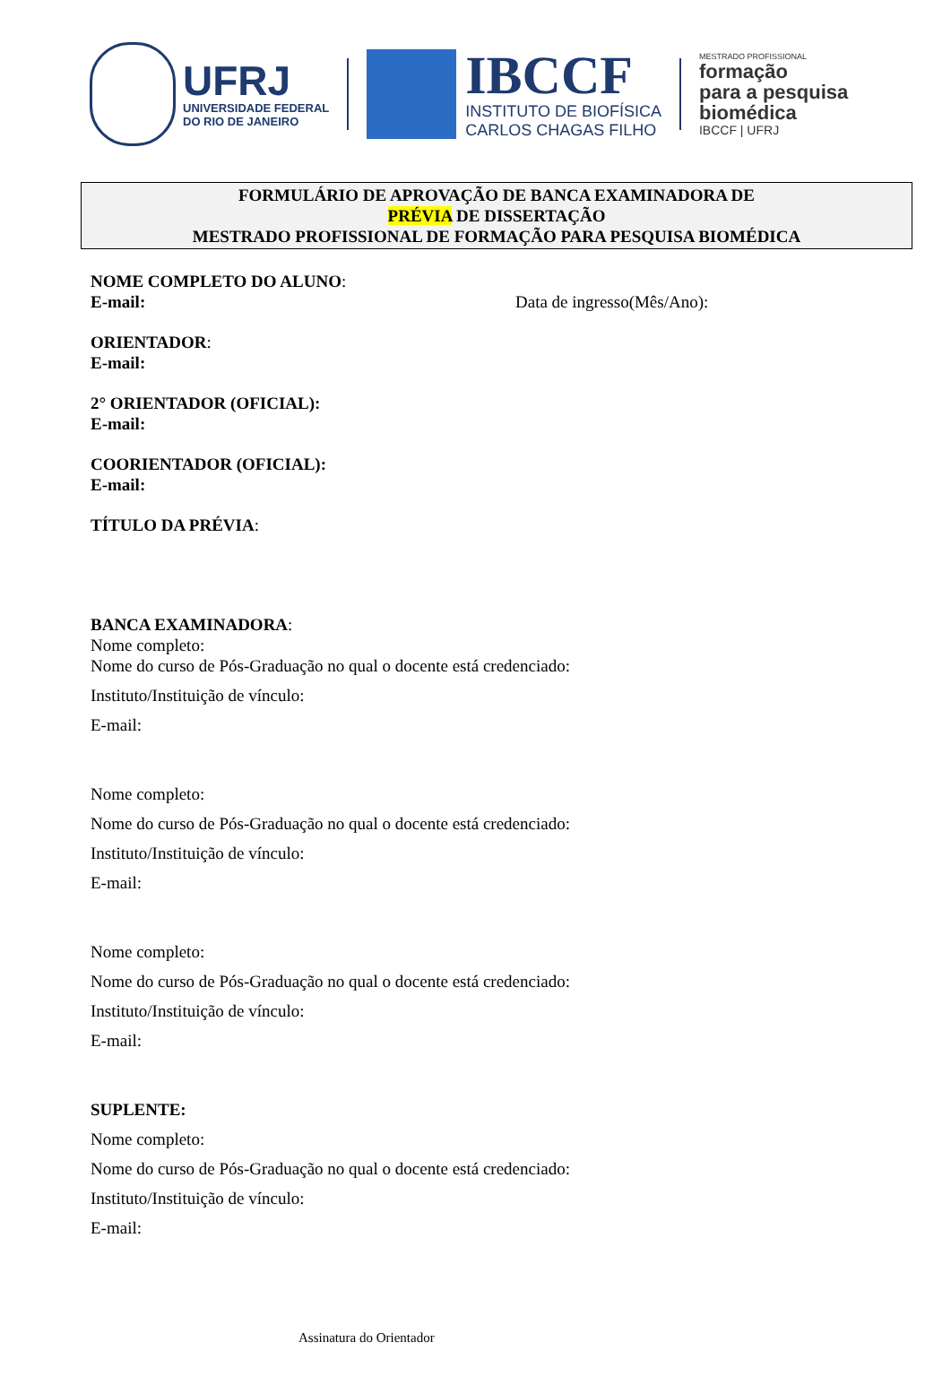UFRJ
UNIVERSIDADE FEDERAL
DO RIO DE JANEIRO
IBCCF
INSTITUTO DE BIOFÍSICA
CARLOS CHAGAS FILHO
MESTRADO PROFISSIONAL
formação
para a pesquisa
biomédica
IBCCF | UFRJ
FORMULÁRIO DE APROVAÇÃO DE BANCA EXAMINADORA DE
PRÉVIA DE DISSERTAÇÃO
MESTRADO PROFISSIONAL DE FORMAÇÃO PARA PESQUISA BIOMÉDICA
NOME COMPLETO DO ALUNO:
E-mail: Data de ingresso(Mês/Ano):
ORIENTADOR:
E-mail:
2° ORIENTADOR (OFICIAL):
E-mail:
COORIENTADOR (OFICIAL):
E-mail:
TÍTULO DA PRÉVIA:
BANCA EXAMINADORA:
Nome completo:
Nome do curso de Pós-Graduação no qual o docente está credenciado:
Instituto/Instituição de vínculo:
E-mail:
Nome completo:
Nome do curso de Pós-Graduação no qual o docente está credenciado:
Instituto/Instituição de vínculo:
E-mail:
Nome completo:
Nome do curso de Pós-Graduação no qual o docente está credenciado:
Instituto/Instituição de vínculo:
E-mail:
SUPLENTE:
Nome completo:
Nome do curso de Pós-Graduação no qual o docente está credenciado:
Instituto/Instituição de vínculo:
E-mail:
Assinatura do Orientador